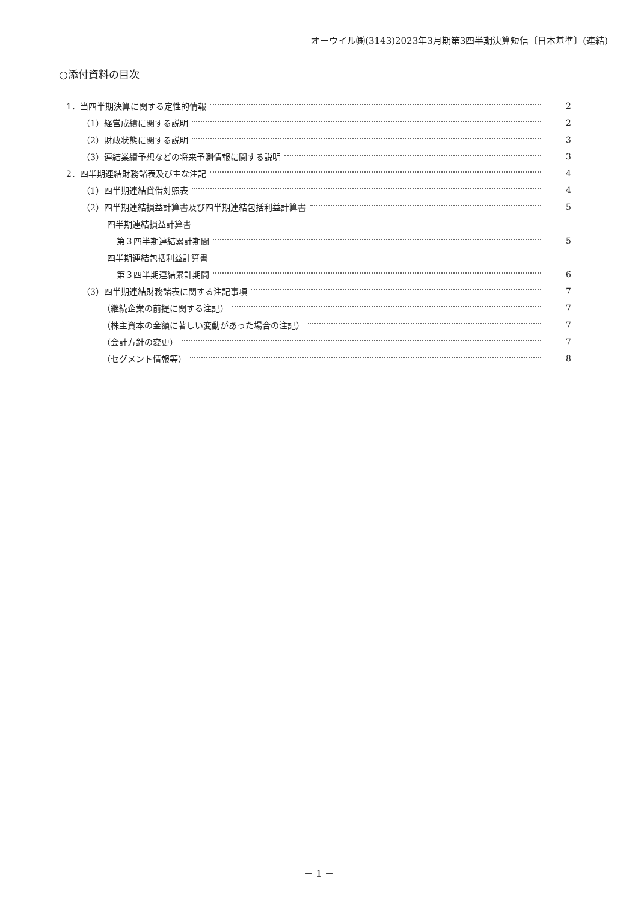オーウイル㈱(3143)2023年3月期第3四半期決算短信〔日本基準〕(連結)
○添付資料の目次
1．当四半期決算に関する定性的情報 2
（1）経営成績に関する説明 2
（2）財政状態に関する説明 3
（3）連結業績予想などの将来予測情報に関する説明 3
2．四半期連結財務諸表及び主な注記 4
（1）四半期連結貸借対照表 4
（2）四半期連結損益計算書及び四半期連結包括利益計算書 5
四半期連結損益計算書
第３四半期連結累計期間 5
四半期連結包括利益計算書
第３四半期連結累計期間 6
（3）四半期連結財務諸表に関する注記事項 7
（継続企業の前提に関する注記） 7
（株主資本の金額に著しい変動があった場合の注記） 7
（会計方針の変更） 7
（セグメント情報等） 8
－ 1 －